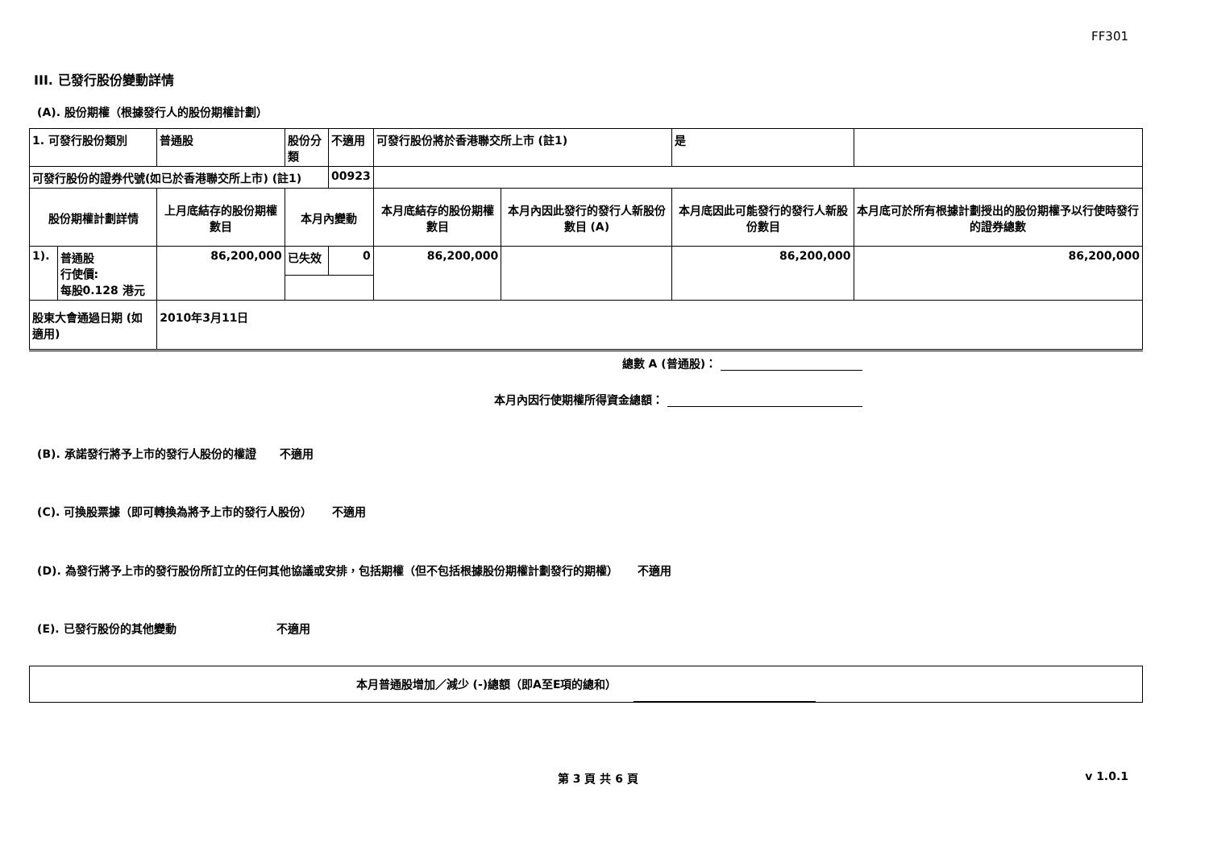FF301
III. 已發行股份變動詳情
(A). 股份期權（根據發行人的股份期權計劃）
| 1. 可發行股份類別 | | 普通股 | 股份分類 | 不適用 | | 可發行股份將於香港聯交所上市 (註1) | | 是 | |
| 可發行股份的證券代號(如已於香港聯交所上市) (註1) | | | | 00923 | | | | | |
| 股份期權計劃詳情 | | 上月底結存的股份期權數目 | 本月內變動 | | | 本月底結存的股份期權數目 | 本月內因此發行的發行人新股份數目 (A) | 本月底因此可能發行的發行人新股份數目 | 本月底可於所有根據計劃授出的股份期權予以行使時發行的證券總數 |
| 1). | 普通股 行使價: 每股0.128 港元 | 86,200,000 | 已失效 | 0 | | 86,200,000 | | 86,200,000 | 86,200,000 |
| 股東大會通過日期 (如適用) | | 2010年3月11日 | | | | | | | |
總數 A (普通股)：
本月內因行使期權所得資金總額：
(B). 承諾發行將予上市的發行人股份的權證 不適用
(C). 可換股票據（即可轉換為將予上市的發行人股份） 不適用
(D). 為發行將予上市的發行股份所訂立的任何其他協議或安排，包括期權（但不包括根據股份期權計劃發行的期權） 不適用
(E). 已發行股份的其他變動 不適用
本月普通股增加／減少 (-)總額（即A至E項的總和）
第 3 頁 共 6 頁 v 1.0.1